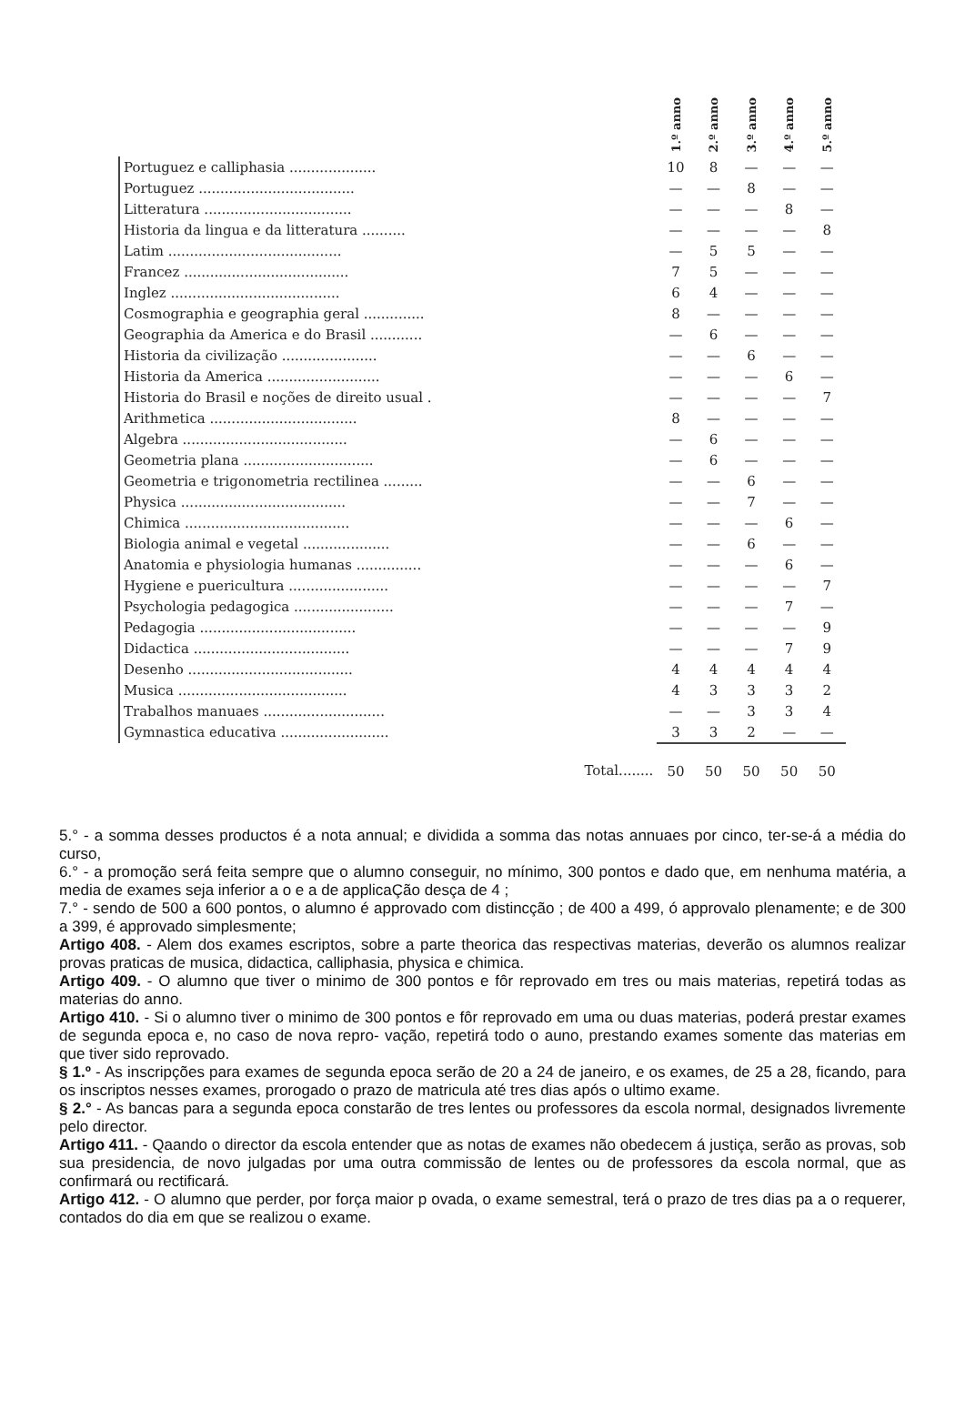| | 1.º anno | 2.º anno | 3.º anno | 4.º anno | 5.º anno |
| --- | --- | --- | --- | --- | --- |
| Portuguez e calliphasia .................... | 10 | 8 | — | — | — |
| Portuguez .................................... | — | — | 8 | — | — |
| Litteratura .................................. | — | — | — | 8 | — |
| Historia da lingua e da litteratura .......... | — | — | — | — | 8 |
| Latim ........................................ | — | 5 | 5 | — | — |
| Francez ...................................... | 7 | 5 | — | — | — |
| Inglez ....................................... | 6 | 4 | — | — | — |
| Cosmographia e geographia geral .............. | 8 | — | — | — | — |
| Geographia da America e do Brasil ............ | — | 6 | — | — | — |
| Historia da civilização ...................... | — | — | 6 | — | — |
| Historia da America .......................... | — | — | — | 6 | — |
| Historia do Brasil e noções de direito usual . | — | — | — | — | 7 |
| Arithmetica .................................. | 8 | — | — | — | — |
| Algebra ...................................... | — | 6 | — | — | — |
| Geometria plana .............................. | — | 6 | — | — | — |
| Geometria e trigonometria rectilinea ......... | — | — | 6 | — | — |
| Physica ...................................... | — | — | 7 | — | — |
| Chimica ...................................... | — | — | — | 6 | — |
| Biologia animal e vegetal .................... | — | — | 6 | — | — |
| Anatomia e physiologia humanas ............... | — | — | — | 6 | — |
| Hygiene e puericultura ....................... | — | — | — | — | 7 |
| Psychologia pedagogica ....................... | — | — | — | 7 | — |
| Pedagogia .................................... | — | — | — | — | 9 |
| Didactica .................................... | — | — | — | 7 | 9 |
| Desenho ...................................... | 4 | 4 | 4 | 4 | 4 |
| Musica ....................................... | 4 | 3 | 3 | 3 | 2 |
| Trabalhos manuaes ............................ | — | — | 3 | 3 | 4 |
| Gymnastica educativa ......................... | 3 | 3 | 2 | — | — |
| Total........ | 50 | 50 | 50 | 50 | 50 |
5.° - a somma desses productos é a nota annual; e dividida a somma das notas annuaes por cinco, ter-se-á a média do curso,
6.° - a promoção será feita sempre que o alumno conseguir, no mínimo, 300 pontos e dado que, em nenhuma matéria, a media de exames seja inferior a o e a de applicaÇão desça de 4 ;
7.° - sendo de 500 a 600 pontos, o alumno é approvado com distincção ; de 400 a 499, ó approvalo plenamente; e de 300 a 399, é approvado simplesmente;
Artigo 408. - Alem dos exames escriptos, sobre a parte theorica das respectivas materias, deverão os alumnos realizar provas praticas de musica, didactica, calliphasia, physica e chimica.
Artigo 409. - O alumno que tiver o minimo de 300 pontos e fôr reprovado em tres ou mais materias, repetirá todas as materias do anno.
Artigo 410. - Si o alumno tiver o minimo de 300 pontos e fôr reprovado em uma ou duas materias, poderá prestar exames de segunda epoca e, no caso de nova repro- vação, repetirá todo o auno, prestando exames somente das materias em que tiver sido reprovado.
§ 1.º - As inscripções para exames de segunda epoca serão de 20 a 24 de janeiro, e os exames, de 25 a 28, ficando, para os inscriptos nesses exames, prorogado o prazo de matricula até tres dias após o ultimo exame.
§ 2.° - As bancas para a segunda epoca constarão de tres lentes ou professores da escola normal, designados livremente pelo director.
Artigo 411. - Qaando o director da escola entender que as notas de exames não obedecem á justiça, serão as provas, sob sua presidencia, de novo julgadas por uma outra commissão de lentes ou de professores da escola normal, que as confirmará ou rectificará.
Artigo 412. - O alumno que perder, por força maior p ovada, o exame semestral, terá o prazo de tres dias pa a o requerer, contados do dia em que se realizou o exame.